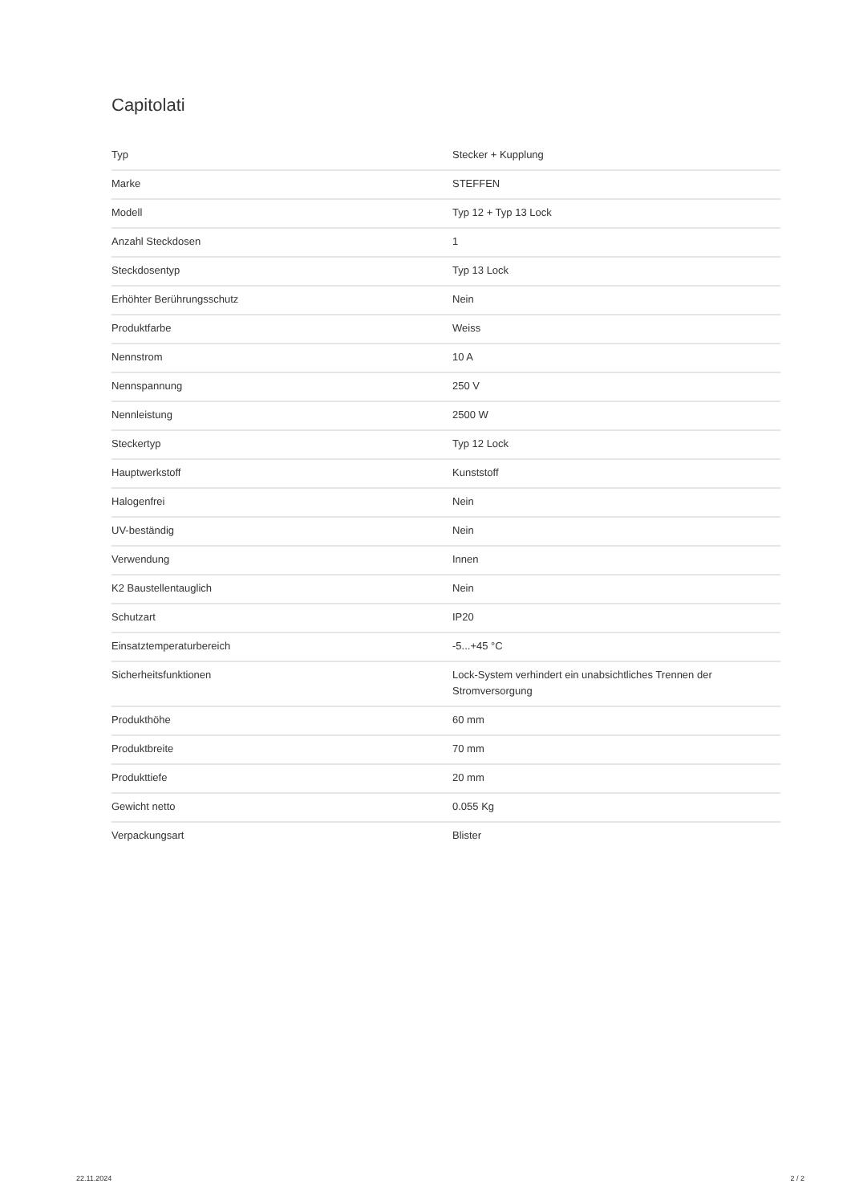Capitolati
| Typ | Stecker + Kupplung |
| Marke | STEFFEN |
| Modell | Typ 12 + Typ 13 Lock |
| Anzahl Steckdosen | 1 |
| Steckdosentyp | Typ 13 Lock |
| Erhöhter Berührungsschutz | Nein |
| Produktfarbe | Weiss |
| Nennstrom | 10 A |
| Nennspannung | 250 V |
| Nennleistung | 2500 W |
| Steckertyp | Typ 12 Lock |
| Hauptwerkstoff | Kunststoff |
| Halogenfrei | Nein |
| UV-beständig | Nein |
| Verwendung | Innen |
| K2 Baustellentauglich | Nein |
| Schutzart | IP20 |
| Einsatztemperaturbereich | -5...+45 °C |
| Sicherheitsfunktionen | Lock-System verhindert ein unabsichtliches Trennen der Stromversorgung |
| Produkthöhe | 60 mm |
| Produktbreite | 70 mm |
| Produkttiefe | 20 mm |
| Gewicht netto | 0.055 Kg |
| Verpackungsart | Blister |
22.11.2024 2 / 2